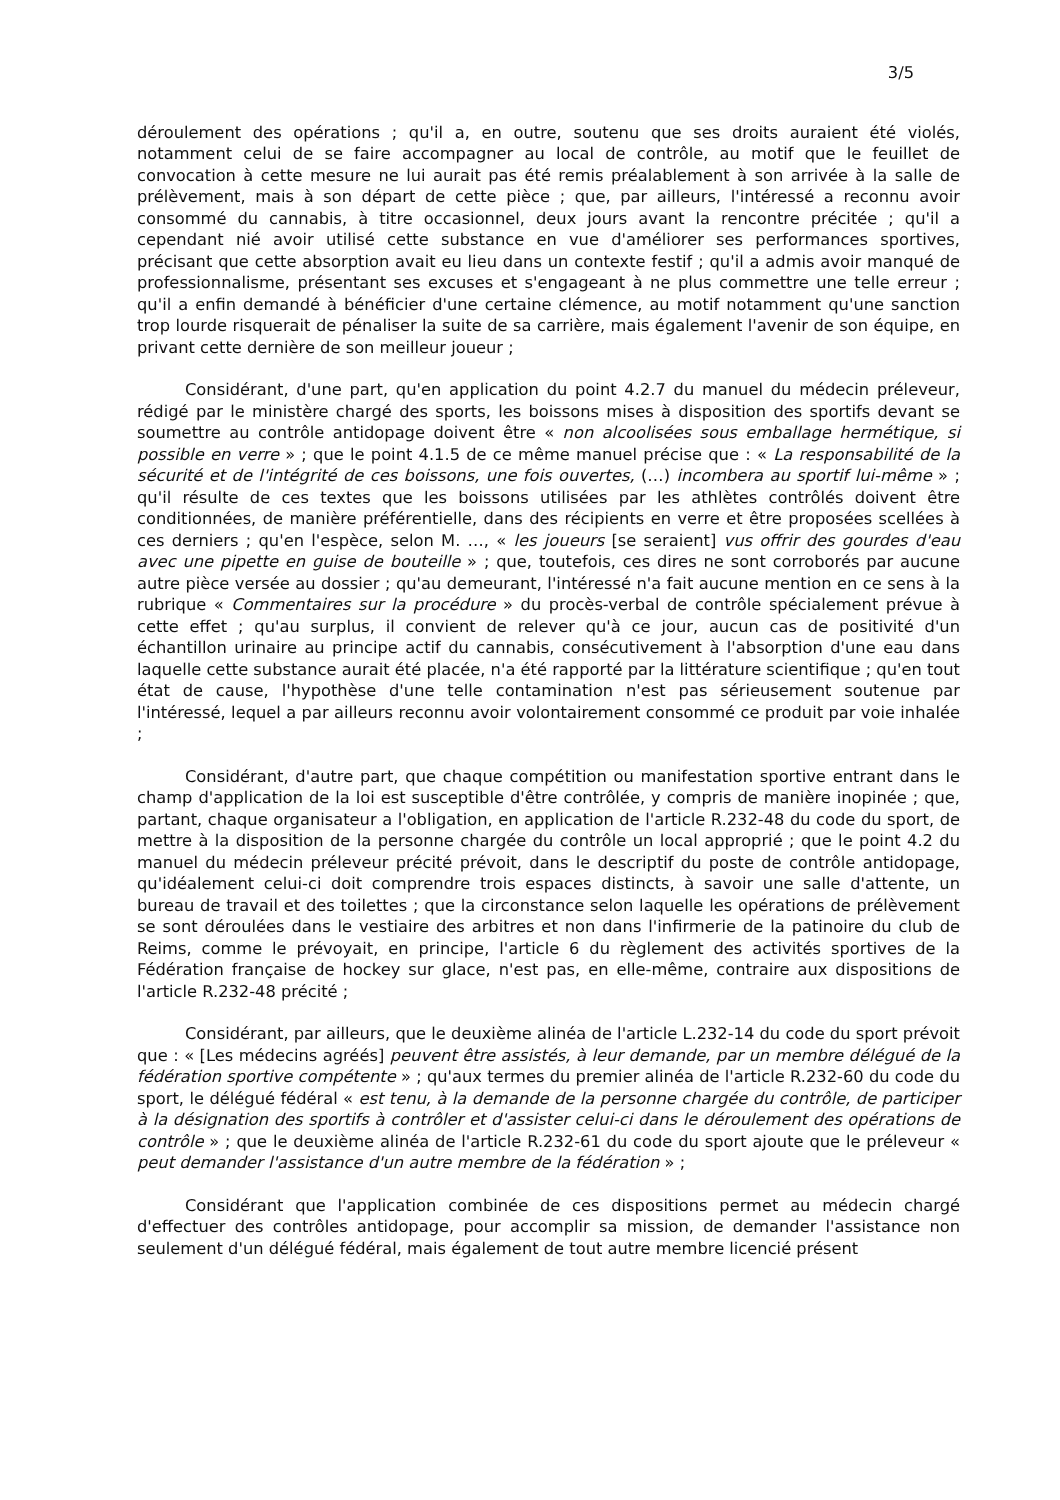3/5
déroulement des opérations ; qu'il a, en outre, soutenu que ses droits auraient été violés, notamment celui de se faire accompagner au local de contrôle, au motif que le feuillet de convocation à cette mesure ne lui aurait pas été remis préalablement à son arrivée à la salle de prélèvement, mais à son départ de cette pièce ; que, par ailleurs, l'intéressé a reconnu avoir consommé du cannabis, à titre occasionnel, deux jours avant la rencontre précitée ; qu'il a cependant nié avoir utilisé cette substance en vue d'améliorer ses performances sportives, précisant que cette absorption avait eu lieu dans un contexte festif ; qu'il a admis avoir manqué de professionnalisme, présentant ses excuses et s'engageant à ne plus commettre une telle erreur ; qu'il a enfin demandé à bénéficier d'une certaine clémence, au motif notamment qu'une sanction trop lourde risquerait de pénaliser la suite de sa carrière, mais également l'avenir de son équipe, en privant cette dernière de son meilleur joueur ;
Considérant, d'une part, qu'en application du point 4.2.7 du manuel du médecin préleveur, rédigé par le ministère chargé des sports, les boissons mises à disposition des sportifs devant se soumettre au contrôle antidopage doivent être « non alcoolisées sous emballage hermétique, si possible en verre » ; que le point 4.1.5 de ce même manuel précise que : « La responsabilité de la sécurité et de l'intégrité de ces boissons, une fois ouvertes, (…) incombera au sportif lui-même » ; qu'il résulte de ces textes que les boissons utilisées par les athlètes contrôlés doivent être conditionnées, de manière préférentielle, dans des récipients en verre et être proposées scellées à ces derniers ; qu'en l'espèce, selon M. …, « les joueurs [se seraient] vus offrir des gourdes d'eau avec une pipette en guise de bouteille » ; que, toutefois, ces dires ne sont corroborés par aucune autre pièce versée au dossier ; qu'au demeurant, l'intéressé n'a fait aucune mention en ce sens à la rubrique « Commentaires sur la procédure » du procès-verbal de contrôle spécialement prévue à cette effet ; qu'au surplus, il convient de relever qu'à ce jour, aucun cas de positivité d'un échantillon urinaire au principe actif du cannabis, consécutivement à l'absorption d'une eau dans laquelle cette substance aurait été placée, n'a été rapporté par la littérature scientifique ; qu'en tout état de cause, l'hypothèse d'une telle contamination n'est pas sérieusement soutenue par l'intéressé, lequel a par ailleurs reconnu avoir volontairement consommé ce produit par voie inhalée ;
Considérant, d'autre part, que chaque compétition ou manifestation sportive entrant dans le champ d'application de la loi est susceptible d'être contrôlée, y compris de manière inopinée ; que, partant, chaque organisateur a l'obligation, en application de l'article R.232-48 du code du sport, de mettre à la disposition de la personne chargée du contrôle un local approprié ; que le point 4.2 du manuel du médecin préleveur précité prévoit, dans le descriptif du poste de contrôle antidopage, qu'idéalement celui-ci doit comprendre trois espaces distincts, à savoir une salle d'attente, un bureau de travail et des toilettes ; que la circonstance selon laquelle les opérations de prélèvement se sont déroulées dans le vestiaire des arbitres et non dans l'infirmerie de la patinoire du club de Reims, comme le prévoyait, en principe, l'article 6 du règlement des activités sportives de la Fédération française de hockey sur glace, n'est pas, en elle-même, contraire aux dispositions de l'article R.232-48 précité ;
Considérant, par ailleurs, que le deuxième alinéa de l'article L.232-14 du code du sport prévoit que : « [Les médecins agréés] peuvent être assistés, à leur demande, par un membre délégué de la fédération sportive compétente » ; qu'aux termes du premier alinéa de l'article R.232-60 du code du sport, le délégué fédéral « est tenu, à la demande de la personne chargée du contrôle, de participer à la désignation des sportifs à contrôler et d'assister celui-ci dans le déroulement des opérations de contrôle » ; que le deuxième alinéa de l'article R.232-61 du code du sport ajoute que le préleveur « peut demander l'assistance d'un autre membre de la fédération » ;
Considérant que l'application combinée de ces dispositions permet au médecin chargé d'effectuer des contrôles antidopage, pour accomplir sa mission, de demander l'assistance non seulement d'un délégué fédéral, mais également de tout autre membre licencié présent